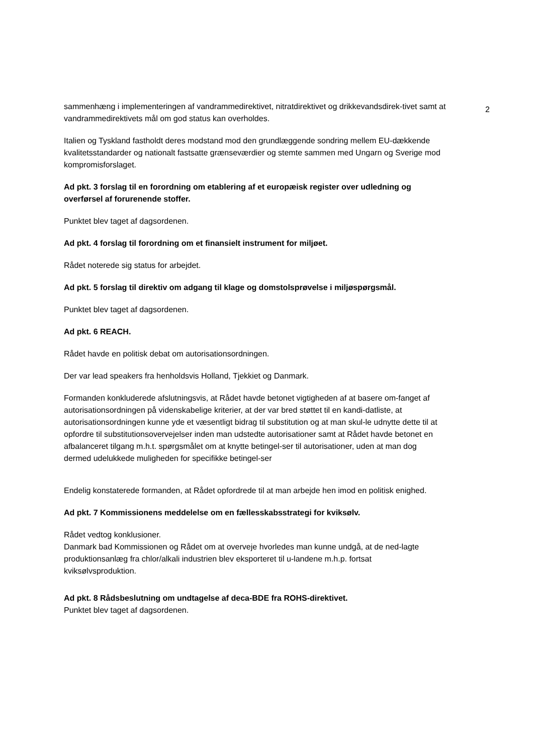2
sammenhæng i implementeringen af vandrammedirektivet, nitratdirektivet og drikkevandsdirek-tivet samt at vandrammedirektivets mål om god status kan overholdes.
Italien og Tyskland fastholdt deres modstand mod den grundlæggende sondring mellem EU-dækkende kvalitetsstandarder og nationalt fastsatte grænseværdier og stemte sammen med Ungarn og Sverige mod kompromisforslaget.
Ad pkt. 3 forslag til en forordning om etablering af et europæisk register over udledning og overførsel af forurenende stoffer.
Punktet blev taget af dagsordenen.
Ad pkt. 4 forslag til forordning om et finansielt instrument for miljøet.
Rådet noterede sig status for arbejdet.
Ad pkt. 5 forslag til direktiv om adgang til klage og domstolsprøvelse i miljøspørgsmål.
Punktet blev taget af dagsordenen.
Ad pkt. 6 REACH.
Rådet havde en politisk debat om autorisationsordningen.
Der var lead speakers fra henholdsvis Holland, Tjekkiet og Danmark.
Formanden konkluderede afslutningsvis, at Rådet havde betonet vigtigheden af at basere om-fanget af autorisationsordningen på videnskabelige kriterier, at der var bred støttet til en kandi-datliste, at autorisationsordningen kunne yde et væsentligt bidrag til substitution og at man skul-le udnytte dette til at opfordre til substitutionsovervejelser inden man udstedte autorisationer samt at Rådet havde betonet en afbalanceret tilgang m.h.t. spørgsmålet om at knytte betingel-ser til autorisationer, uden at man dog dermed udelukkede muligheden for specifikke betingel-ser
Endelig konstaterede formanden, at Rådet opfordrede til at man arbejde hen imod en politisk enighed.
Ad pkt. 7 Kommissionens meddelelse om en fællesskabsstrategi for kviksølv.
Rådet vedtog konklusioner.
Danmark bad Kommissionen og Rådet om at overveje hvorledes man kunne undgå, at de ned-lagte produktionsanlæg fra chlor/alkali industrien blev eksporteret til u-landene m.h.p. fortsat kviksølvsproduktion.
Ad pkt. 8 Rådsbeslutning om undtagelse af deca-BDE fra ROHS-direktivet.
Punktet blev taget af dagsordenen.